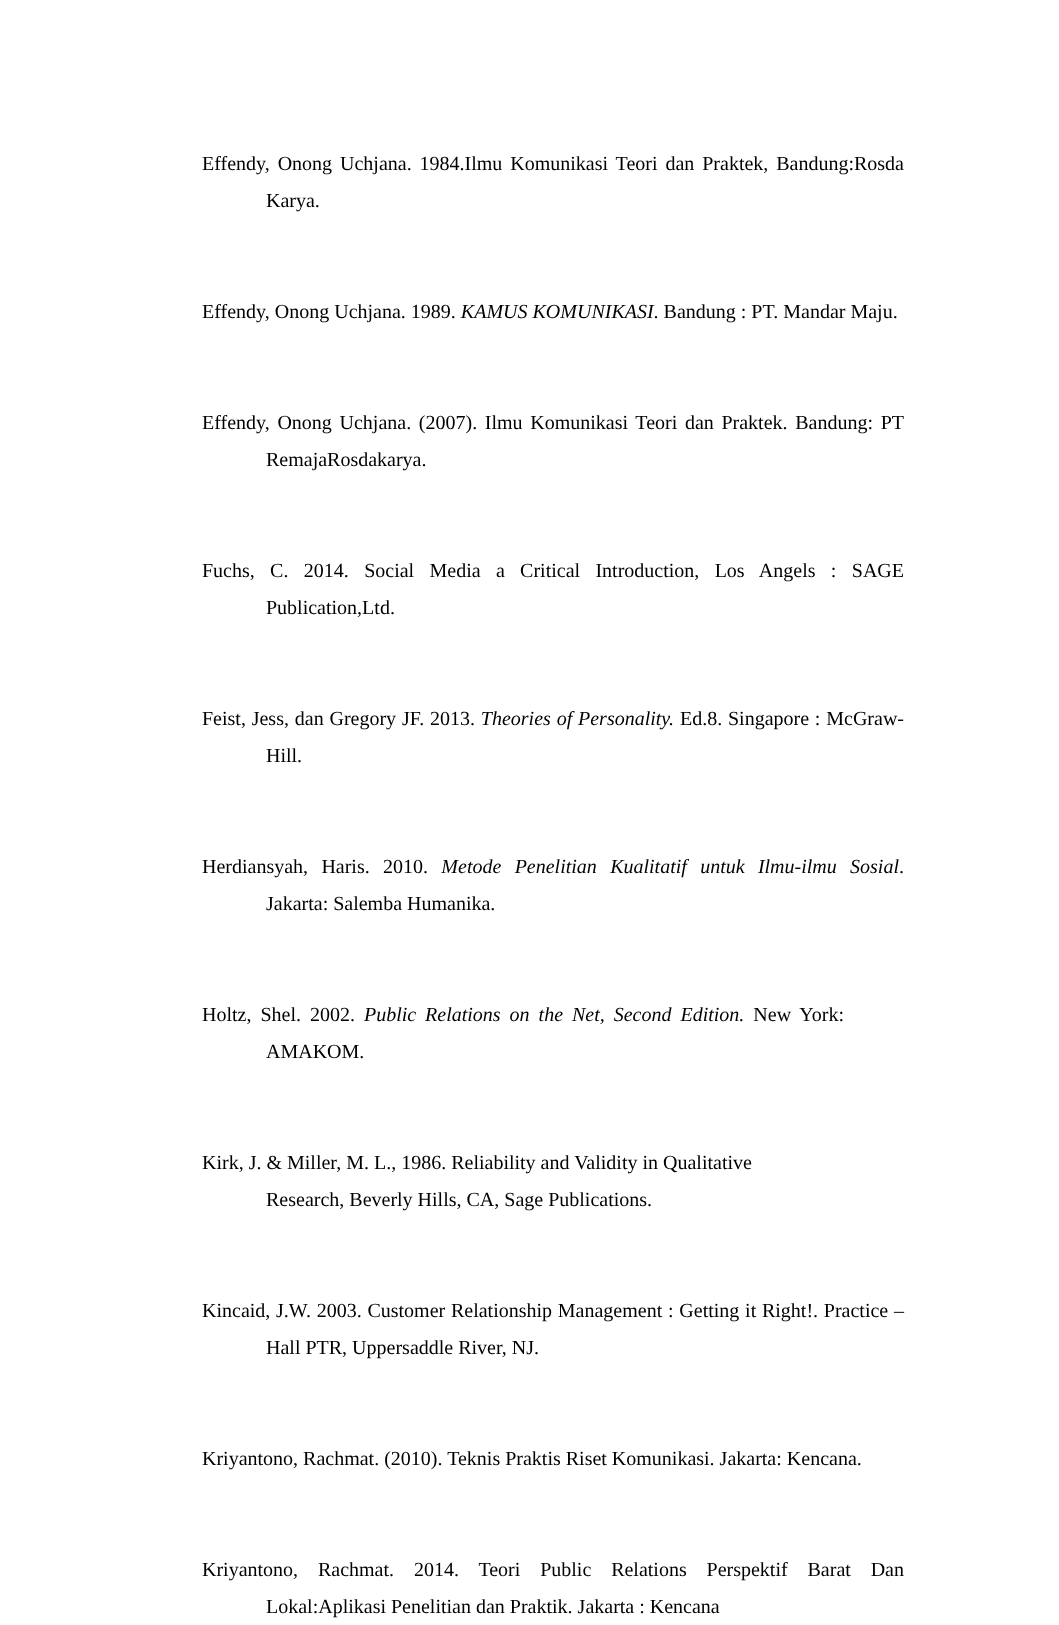Effendy, Onong Uchjana. 1984.Ilmu Komunikasi Teori dan Praktek, Bandung:Rosda Karya.
Effendy, Onong Uchjana. 1989. KAMUS KOMUNIKASI. Bandung : PT. Mandar Maju.
Effendy, Onong Uchjana. (2007). Ilmu Komunikasi Teori dan Praktek. Bandung: PT RemajaRosdakarya.
Fuchs, C. 2014. Social Media a Critical Introduction, Los Angels : SAGE Publication,Ltd.
Feist, Jess, dan Gregory JF. 2013. Theories of Personality. Ed.8. Singapore : McGraw-Hill.
Herdiansyah, Haris. 2010. Metode Penelitian Kualitatif untuk Ilmu-ilmu Sosial. Jakarta: Salemba Humanika.
Holtz, Shel. 2002. Public Relations on the Net, Second Edition. New York: AMAKOM.
Kirk, J. & Miller, M. L., 1986. Reliability and Validity in Qualitative Research, Beverly Hills, CA, Sage Publications.
Kincaid, J.W. 2003. Customer Relationship Management : Getting it Right!. Practice – Hall PTR, Uppersaddle River, NJ.
Kriyantono, Rachmat. (2010). Teknis Praktis Riset Komunikasi. Jakarta: Kencana.
Kriyantono, Rachmat. 2014. Teori Public Relations Perspektif Barat Dan Lokal:Aplikasi Penelitian dan Praktik. Jakarta : Kencana